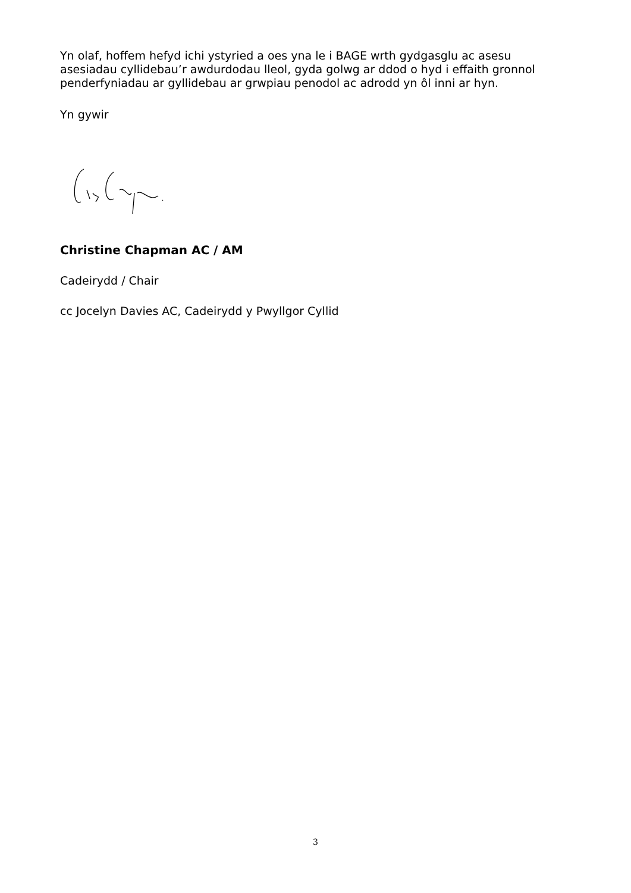Yn olaf, hoffem hefyd ichi ystyried a oes yna le i BAGE wrth gydgasglu ac asesu asesiadau cyllidebau’r awdurdodau lleol, gyda golwg ar ddod o hyd i effaith gronnol penderfyniadau ar gyllidebau ar grwpiau penodol ac adrodd yn ôl inni ar hyn.
Yn gywir
Christine Chapman AC / AM
Cadeirydd / Chair
cc Jocelyn Davies AC, Cadeirydd y Pwyllgor Cyllid
3